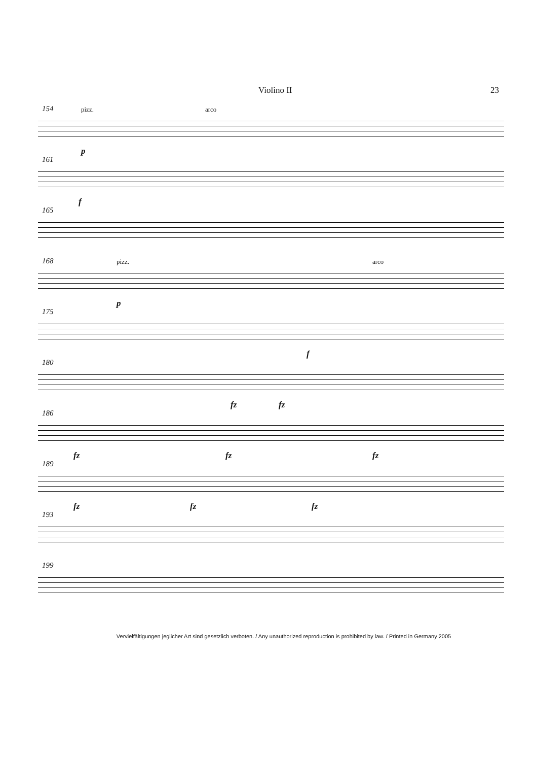Violino II 23
154 pizz. arco
p
161
f
165
168 pizz. arco
p
175
f
180
fz fz
186
fz fz fz
189
fz fz fz
193
199
Vervielfältigungen jeglicher Art sind gesetzlich verboten. / Any unauthorized reproduction is prohibited by law. / Printed in Germany 2005